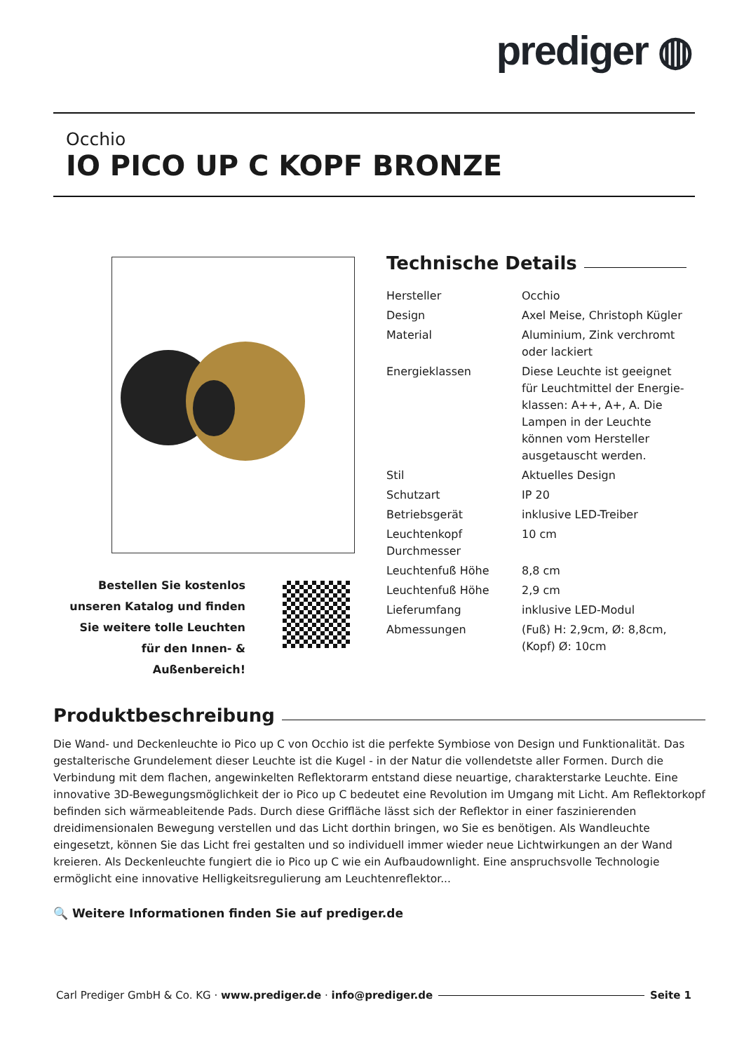prediger ◍
Occhio
IO PICO UP C KOPF BRONZE
Bestellen Sie kostenlos unseren Katalog und finden Sie weitere tolle Leuchten für den Innen- & Außenbereich!
Technische Details
| Hersteller | Occhio |
| Design | Axel Meise, Christoph Kügler |
| Material | Aluminium, Zink verchromt oder lackiert |
| Energieklassen | Diese Leuchte ist geeignet für Leuchtmittel der Energie­klassen: A++, A+, A. Die Lampen in der Leuchte können vom Hersteller ausgetauscht werden. |
| Stil | Aktuelles Design |
| Schutzart | IP 20 |
| Betriebsgerät | inklusive LED-Treiber |
| Leuchtenkopf Durchmesser | 10 cm |
| Leuchtenfuß Höhe | 8,8 cm |
| Leuchtenfuß Höhe | 2,9 cm |
| Lieferumfang | inklusive LED-Modul |
| Abmessungen | (Fuß) H: 2,9cm, Ø: 8,8cm, (Kopf) Ø: 10cm |
Produktbeschreibung
Die Wand- und Deckenleuchte io Pico up C von Occhio ist die perfekte Symbiose von Design und Funktionalität. Das gestalterische Grundelement dieser Leuchte ist die Kugel - in der Natur die vollendetste aller Formen. Durch die Verbindung mit dem flachen, angewinkelten Reflektorarm entstand diese neuartige, charakterstarke Leuchte. Eine innovative 3D-Bewegungsmöglichkeit der io Pico up C bedeutet eine Revolution im Umgang mit Licht. Am Reflektorkopf befinden sich wärmeableitende Pads. Durch diese Griffläche lässt sich der Reflektor in einer faszinierenden dreidimensionalen Bewegung verstellen und das Licht dorthin bringen, wo Sie es benötigen. Als Wandleuchte eingesetzt, können Sie das Licht frei gestalten und so individuell immer wieder neue Lichtwirkungen an der Wand kreieren. Als Deckenleuchte fungiert die io Pico up C wie ein Aufbaudownlight. Eine anspruchsvolle Technologie ermöglicht eine innovative Helligkeitsregulierung am Leuchtenreflektor...
🔍 Weitere Informationen finden Sie auf prediger.de
Carl Prediger GmbH & Co. KG · www.prediger.de · info@prediger.de Seite 1